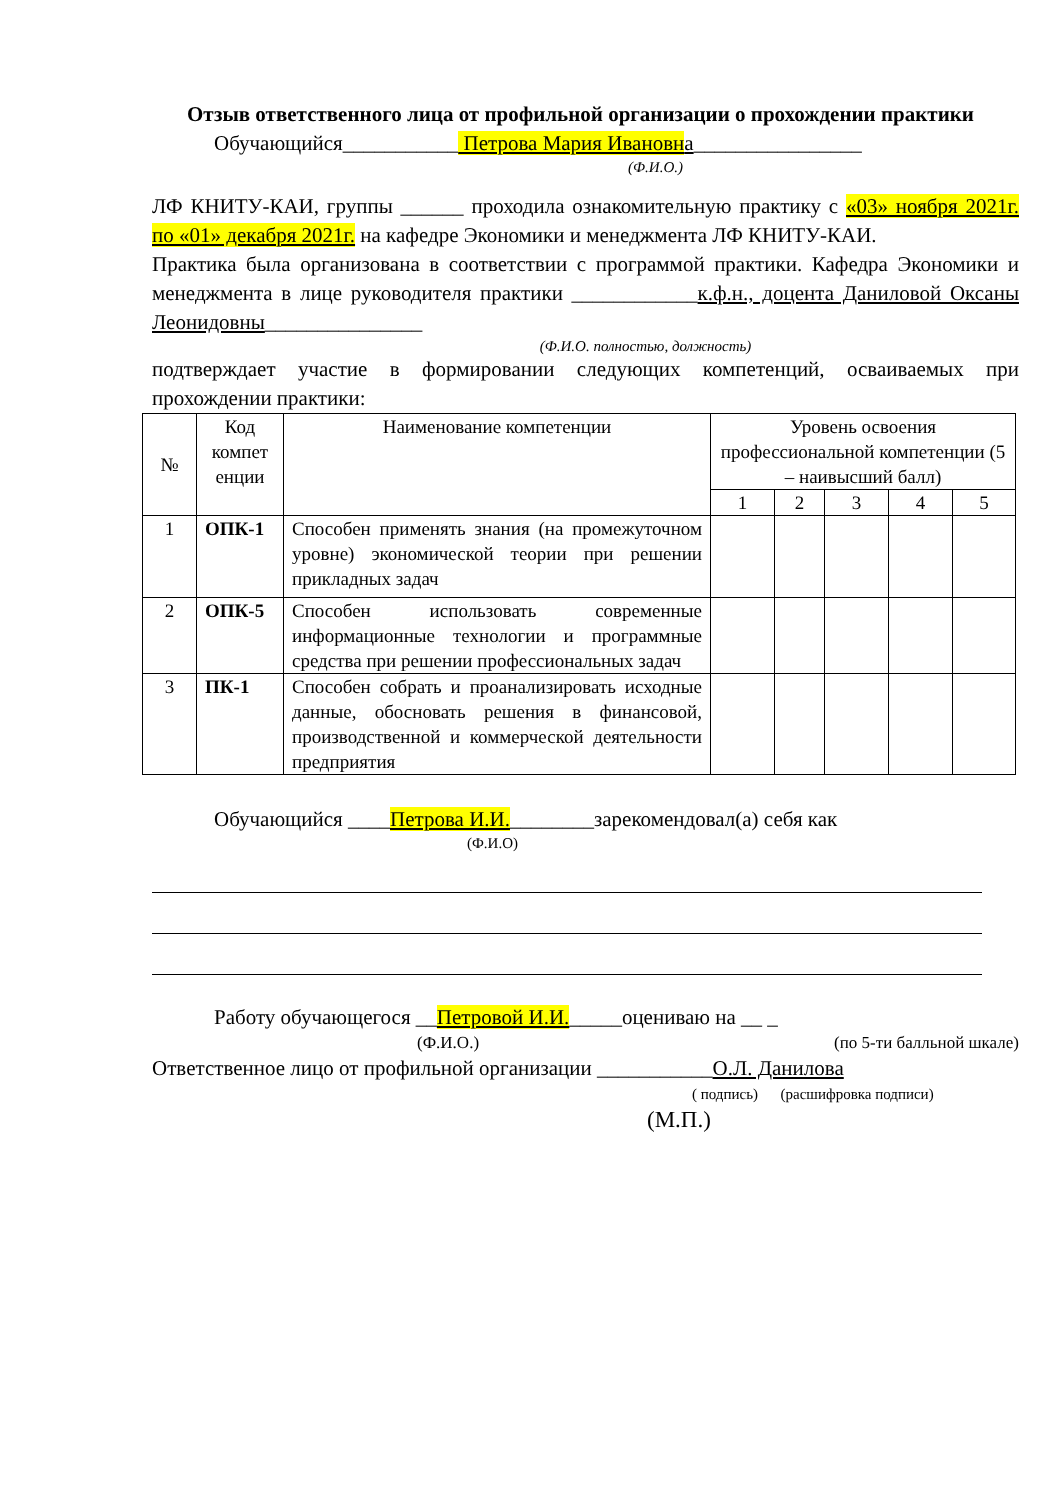Отзыв ответственного лица от профильной организации о прохождении практики
Обучающийся___________ Петрова Мария Ивановна________________
(Ф.И.О.)
ЛФ КНИТУ-КАИ, группы ______ проходила ознакомительную практику с «03» ноября 2021г. по «01» декабря 2021г. на кафедре Экономики и менеджмента ЛФ КНИТУ-КАИ.
Практика была организована в соответствии с программой практики. Кафедра Экономики и менеджмента в лице руководителя практики ____________к.ф.н., доцента Даниловой Оксаны Леонидовны_______________
(Ф.И.О. полностью, должность)
подтверждает участие в формировании следующих компетенций, осваиваемых при прохождении практики:
| № | Код компет енции | Наименование компетенции | Уровень освоения профессиональной компетенции (5 – наивысший балл) | | | | |
| --- | --- | --- | --- | --- | --- | --- | --- |
| | | | 1 | 2 | 3 | 4 | 5 |
| 1 | ОПК-1 | Способен применять знания (на промежуточном уровне) экономической теории при решении прикладных задач | | | | | |
| 2 | ОПК-5 | Способен использовать современные информационные технологии и программные средства при решении профессиональных задач | | | | | |
| 3 | ПК-1 | Способен собрать и проанализировать исходные данные, обосновать решения в финансовой, производственной и коммерческой деятельности предприятия | | | | | |
Обучающийся ____Петрова И.И.________зарекомендовал(а) себя как
(Ф.И.О)
Работу обучающегося __Петровой И.И._____оцениваю на __ _
(Ф.И.О.) (по 5-ти балльной шкале)
Ответственное лицо от профильной организации ___________О.Л. Данилова
( подпись) (расшифровка подписи)
(М.П.)